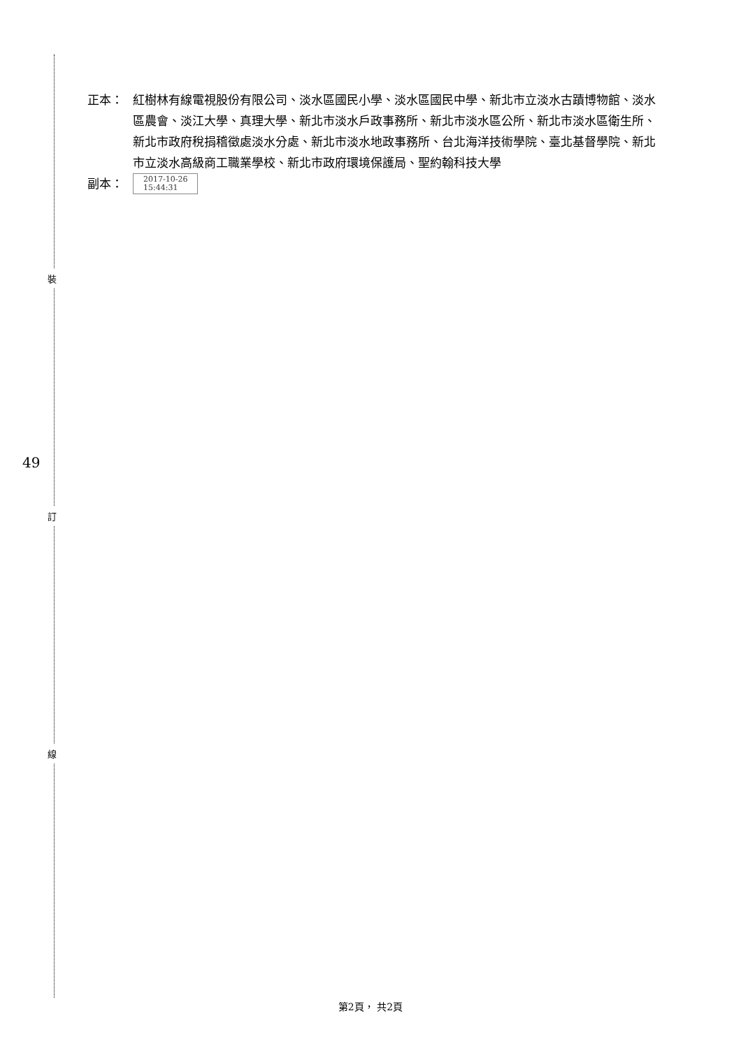正本： 紅樹林有線電視股份有限公司、淡水區國民小學、淡水區國民中學、新北市立淡水古蹟博物館、淡水區農會、淡江大學、真理大學、新北市淡水戶政事務所、新北市淡水區公所、新北市淡水區衛生所、新北市政府稅捐稽徵處淡水分處、新北市淡水地政事務所、台北海洋技術學院、臺北基督學院、新北市立淡水高級商工職業學校、新北市政府環境保護局、聖約翰科技大學
副本：
2017-10-26
15:44:31
裝
49
訂
線
第2頁， 共2頁